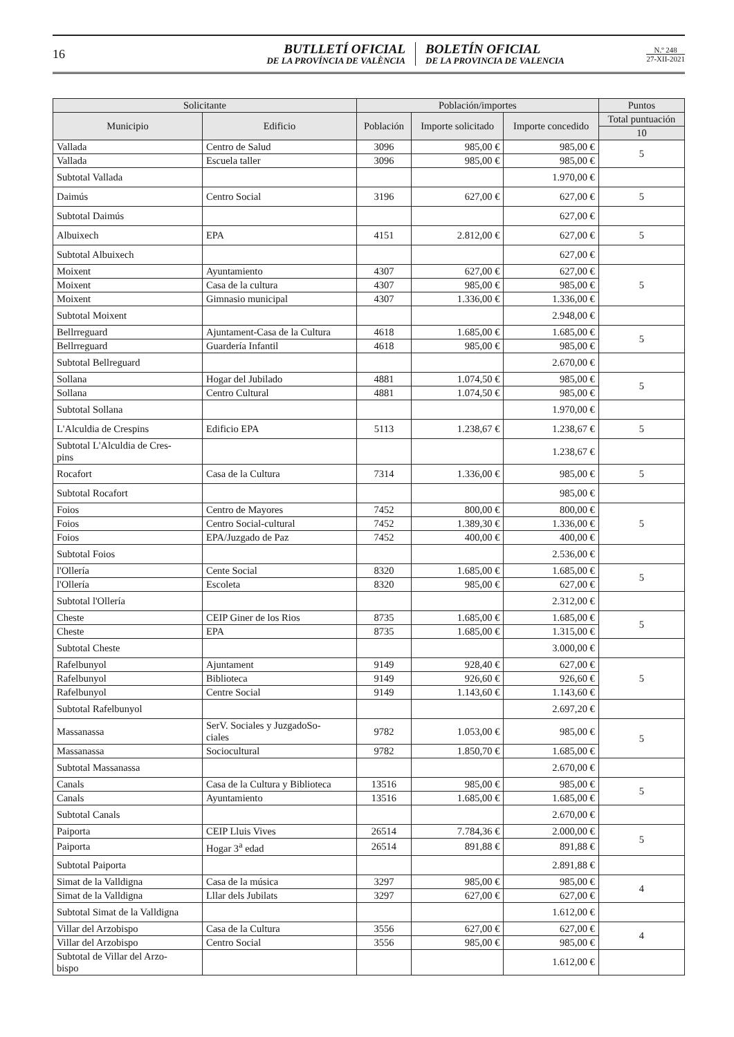16
BUTLLETÍ OFICIAL
DE LA PROVÍNCIA DE VALÈNCIA
BOLETÍN OFICIAL
DE LA PROVINCIA DE VALENCIA
N.º 248
27-XII-2021
| Solicitante | | Población/importes | | | Puntos |
| --- | --- | --- | --- | --- | --- |
| Municipio | Edificio | Población | Importe solicitado | Importe concedido | Total puntuación |
| | | | | | 10 |
| Vallada | Centro de Salud | 3096 | 985,00 € | 985,00 € | 5 |
| Vallada | Escuela taller | 3096 | 985,00 € | 985,00 € | |
| Subtotal Vallada | | | | 1.970,00 € | |
| Daimús | Centro Social | 3196 | 627,00 € | 627,00 € | 5 |
| Subtotal Daimús | | | | 627,00 € | |
| Albuixech | EPA | 4151 | 2.812,00 € | 627,00 € | 5 |
| Subtotal Albuixech | | | | 627,00 € | |
| Moixent | Ayuntamiento | 4307 | 627,00 € | 627,00 € | 5 |
| Moixent | Casa de la cultura | 4307 | 985,00 € | 985,00 € | |
| Moixent | Gimnasio municipal | 4307 | 1.336,00 € | 1.336,00 € | |
| Subtotal Moixent | | | | 2.948,00 € | |
| Bellrreguard | Ajuntament-Casa de la Cultura | 4618 | 1.685,00 € | 1.685,00 € | 5 |
| Bellrreguard | Guardería Infantil | 4618 | 985,00 € | 985,00 € | |
| Subtotal Bellreguard | | | | 2.670,00 € | |
| Sollana | Hogar del Jubilado | 4881 | 1.074,50 € | 985,00 € | 5 |
| Sollana | Centro Cultural | 4881 | 1.074,50 € | 985,00 € | |
| Subtotal Sollana | | | | 1.970,00 € | |
| L'Alculdia de Crespins | Edificio EPA | 5113 | 1.238,67 € | 1.238,67 € | 5 |
| Subtotal L'Alculdia de Cres- pins | | | | 1.238,67 € | |
| Rocafort | Casa de la Cultura | 7314 | 1.336,00 € | 985,00 € | 5 |
| Subtotal Rocafort | | | | 985,00 € | |
| Foios | Centro de Mayores | 7452 | 800,00 € | 800,00 € | 5 |
| Foios | Centro Social-cultural | 7452 | 1.389,30 € | 1.336,00 € | |
| Foios | EPA/Juzgado de Paz | 7452 | 400,00 € | 400,00 € | |
| Subtotal Foios | | | | 2.536,00 € | |
| l'Ollería | Cente Social | 8320 | 1.685,00 € | 1.685,00 € | 5 |
| l'Ollería | Escoleta | 8320 | 985,00 € | 627,00 € | |
| Subtotal l'Ollería | | | | 2.312,00 € | |
| Cheste | CEIP Giner de los Rios | 8735 | 1.685,00 € | 1.685,00 € | 5 |
| Cheste | EPA | 8735 | 1.685,00 € | 1.315,00 € | |
| Subtotal Cheste | | | | 3.000,00 € | |
| Rafelbunyol | Ajuntament | 9149 | 928,40 € | 627,00 € | 5 |
| Rafelbunyol | Biblioteca | 9149 | 926,60 € | 926,60 € | |
| Rafelbunyol | Centre Social | 9149 | 1.143,60 € | 1.143,60 € | |
| Subtotal Rafelbunyol | | | | 2.697,20 € | |
| Massanassa | SerV. Sociales y JuzgadoSo- ciales | 9782 | 1.053,00 € | 985,00 € | 5 |
| Massanassa | Sociocultural | 9782 | 1.850,70 € | 1.685,00 € | |
| Subtotal Massanassa | | | | 2.670,00 € | |
| Canals | Casa de la Cultura y Biblioteca | 13516 | 985,00 € | 985,00 € | 5 |
| Canals | Ayuntamiento | 13516 | 1.685,00 € | 1.685,00 € | |
| Subtotal Canals | | | | 2.670,00 € | |
| Paiporta | CEIP Lluis Vives | 26514 | 7.784,36 € | 2.000,00 € | 5 |
| Paiporta | Hogar 3<sup>a</sup> edad | 26514 | 891,88 € | 891,88 € | |
| Subtotal Paiporta | | | | 2.891,88 € | |
| Simat de la Valldigna | Casa de la música | 3297 | 985,00 € | 985,00 € | 4 |
| Simat de la Valldigna | Lllar dels Jubilats | 3297 | 627,00 € | 627,00 € | |
| Subtotal Simat de la Valldigna | | | | 1.612,00 € | |
| Villar del Arzobispo | Casa de la Cultura | 3556 | 627,00 € | 627,00 € | 4 |
| Villar del Arzobispo | Centro Social | 3556 | 985,00 € | 985,00 € | |
| Subtotal de Villar del Arzo- bispo | | | | 1.612,00 € | |